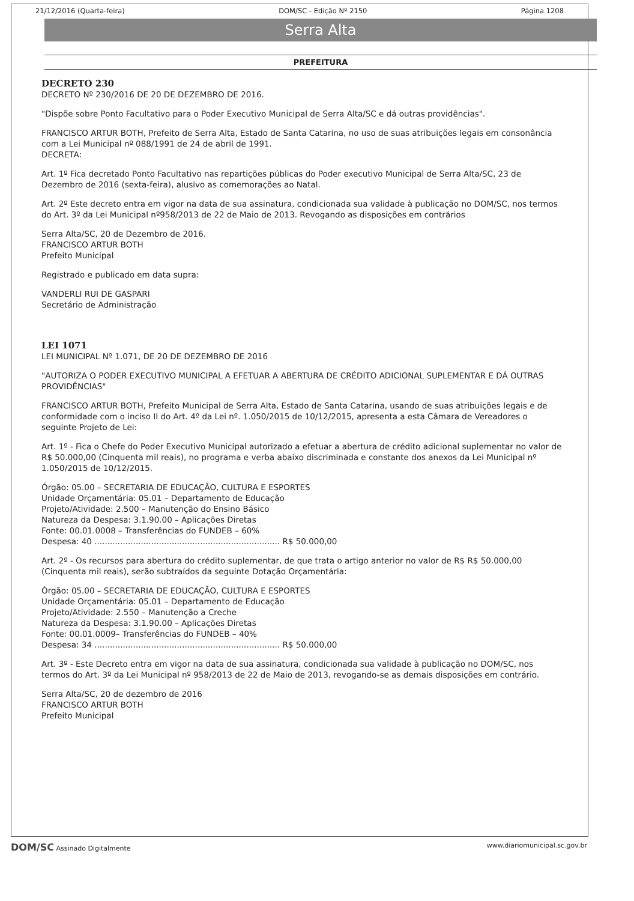21/12/2016 (Quarta-feira) DOM/SC - Edição Nº 2150 Página 1208
Serra Alta
PREFEITURA
DECRETO 230
DECRETO Nº 230/2016 DE 20 DE DEZEMBRO DE 2016.
"Dispõe sobre Ponto Facultativo para o Poder Executivo Municipal de Serra Alta/SC e dá outras providências".
FRANCISCO ARTUR BOTH, Prefeito de Serra Alta, Estado de Santa Catarina, no uso de suas atribuições legais em consonância com a Lei Municipal nº 088/1991 de 24 de abril de 1991.
DECRETA:
Art. 1º Fica decretado Ponto Facultativo nas repartições públicas do Poder executivo Municipal de Serra Alta/SC, 23 de Dezembro de 2016 (sexta-feira), alusivo as comemorações ao Natal.
Art. 2º Este decreto entra em vigor na data de sua assinatura, condicionada sua validade à publicação no DOM/SC, nos termos do Art. 3º da Lei Municipal nº958/2013 de 22 de Maio de 2013. Revogando as disposições em contrários
Serra Alta/SC, 20 de Dezembro de 2016.
FRANCISCO ARTUR BOTH
Prefeito Municipal
Registrado e publicado em data supra:
VANDERLI RUI DE GASPARI
Secretário de Administração
LEI 1071
LEI MUNICIPAL Nº 1.071, DE 20 DE DEZEMBRO DE 2016
"AUTORIZA O PODER EXECUTIVO MUNICIPAL A EFETUAR A ABERTURA DE CRÉDITO ADICIONAL SUPLEMENTAR E DÁ OUTRAS PROVIDÊNCIAS"
FRANCISCO ARTUR BOTH, Prefeito Municipal de Serra Alta, Estado de Santa Catarina, usando de suas atribuições legais e de conformidade com o inciso II do Art. 4º da Lei nº. 1.050/2015 de 10/12/2015, apresenta a esta Câmara de Vereadores o seguinte Projeto de Lei:
Art. 1º - Fica o Chefe do Poder Executivo Municipal autorizado a efetuar a abertura de crédito adicional suplementar no valor de R$ 50.000,00 (Cinquenta mil reais), no programa e verba abaixo discriminada e constante dos anexos da Lei Municipal nº 1.050/2015 de 10/12/2015.
Órgão: 05.00 – SECRETARIA DE EDUCAÇÃO, CULTURA E ESPORTES
Unidade Orçamentária: 05.01 – Departamento de Educação
Projeto/Atividade: 2.500 – Manutenção do Ensino Básico
Natureza da Despesa: 3.1.90.00 – Aplicações Diretas
Fonte: 00.01.0008 – Transferências do FUNDEB – 60%
Despesa: 40 ........................................................................ R$ 50.000,00
Art. 2º - Os recursos para abertura do crédito suplementar, de que trata o artigo anterior no valor de R$ R$ 50.000,00 (Cinquenta mil reais), serão subtraídos da seguinte Dotação Orçamentária:
Órgão: 05.00 – SECRETARIA DE EDUCAÇÃO, CULTURA E ESPORTES
Unidade Orçamentária: 05.01 – Departamento de Educação
Projeto/Atividade: 2.550 – Manutenção a Creche
Natureza da Despesa: 3.1.90.00 – Aplicações Diretas
Fonte: 00.01.0009– Transferências do FUNDEB – 40%
Despesa: 34 ........................................................................ R$ 50.000,00
Art. 3º - Este Decreto entra em vigor na data de sua assinatura, condicionada sua validade à publicação no DOM/SC, nos termos do Art. 3º da Lei Municipal nº 958/2013 de 22 de Maio de 2013, revogando-se as demais disposições em contrário.
Serra Alta/SC, 20 de dezembro de 2016
FRANCISCO ARTUR BOTH
Prefeito Municipal
DOM/SC Assinado Digitalmente www.diariomunicipal.sc.gov.br